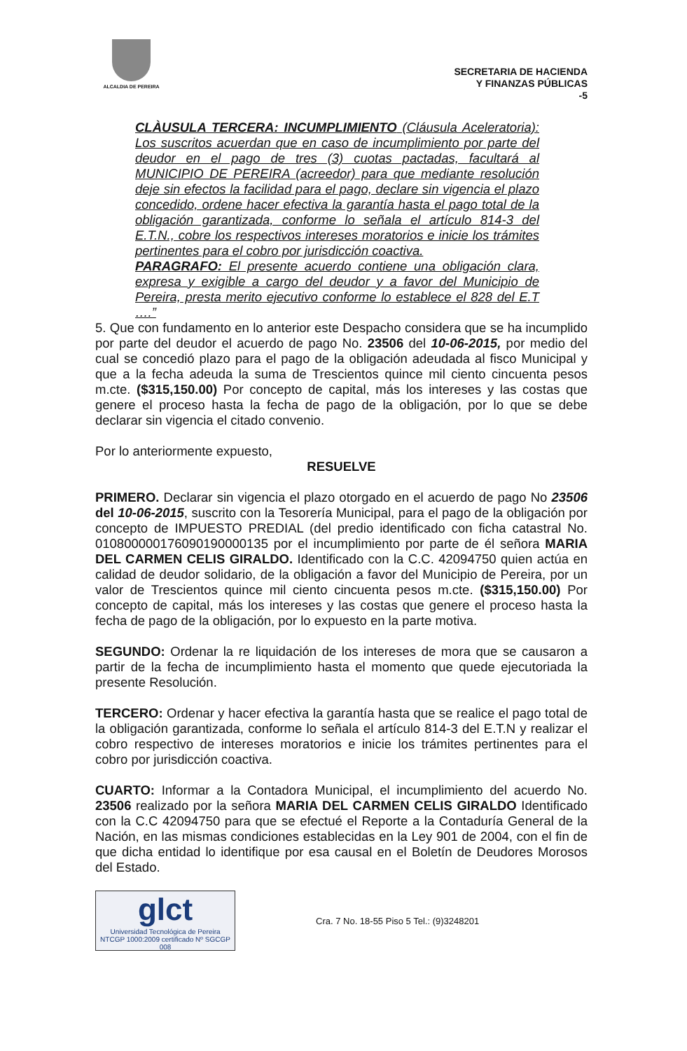ALCALDIA DE PEREIRA
SECRETARIA DE HACIENDA
Y FINANZAS PÚBLICAS
-5
CLÀUSULA TERCERA: INCUMPLIMIENTO (Cláusula Aceleratoria): Los suscritos acuerdan que en caso de incumplimiento por parte del deudor en el pago de tres (3) cuotas pactadas, facultará al MUNICIPIO DE PEREIRA (acreedor) para que mediante resolución deje sin efectos la facilidad para el pago, declare sin vigencia el plazo concedido, ordene hacer efectiva la garantía hasta el pago total de la obligación garantizada, conforme lo señala el artículo 814-3 del E.T.N., cobre los respectivos intereses moratorios e inicie los trámites pertinentes para el cobro por jurisdicción coactiva.
PARAGRAFO: El presente acuerdo contiene una obligación clara, expresa y exigible a cargo del deudor y a favor del Municipio de Pereira, presta merito ejecutivo conforme lo establece el 828 del E.T ….”
5. Que con fundamento en lo anterior este Despacho considera que se ha incumplido por parte del deudor el acuerdo de pago No. 23506 del 10-06-2015, por medio del cual se concedió plazo para el pago de la obligación adeudada al fisco Municipal y que a la fecha adeuda la suma de Trescientos quince mil ciento cincuenta pesos m.cte. ($315,150.00) Por concepto de capital, más los intereses y las costas que genere el proceso hasta la fecha de pago de la obligación, por lo que se debe declarar sin vigencia el citado convenio.
Por lo anteriormente expuesto,
RESUELVE
PRIMERO. Declarar sin vigencia el plazo otorgado en el acuerdo de pago No 23506 del 10-06-2015, suscrito con la Tesorería Municipal, para el pago de la obligación por concepto de IMPUESTO PREDIAL (del predio identificado con ficha catastral No. 010800000176090190000135 por el incumplimiento por parte de él señora MARIA DEL CARMEN CELIS GIRALDO. Identificado con la C.C. 42094750 quien actúa en calidad de deudor solidario, de la obligación a favor del Municipio de Pereira, por un valor de Trescientos quince mil ciento cincuenta pesos m.cte. ($315,150.00) Por concepto de capital, más los intereses y las costas que genere el proceso hasta la fecha de pago de la obligación, por lo expuesto en la parte motiva.
SEGUNDO: Ordenar la re liquidación de los intereses de mora que se causaron a partir de la fecha de incumplimiento hasta el momento que quede ejecutoriada la presente Resolución.
TERCERO: Ordenar y hacer efectiva la garantía hasta que se realice el pago total de la obligación garantizada, conforme lo señala el artículo 814-3 del E.T.N y realizar el cobro respectivo de intereses moratorios e inicie los trámites pertinentes para el cobro por jurisdicción coactiva.
CUARTO: Informar a la Contadora Municipal, el incumplimiento del acuerdo No. 23506 realizado por la señora MARIA DEL CARMEN CELIS GIRALDO Identificado con la C.C 42094750 para que se efectué el Reporte a la Contaduría General de la Nación, en las mismas condiciones establecidas en la Ley 901 de 2004, con el fin de que dicha entidad lo identifique por esa causal en el Boletín de Deudores Morosos del Estado.
glct
Universidad Tecnológica de Pereira
NTCGP 1000:2009 certificado Nº SGCGP 008
Cra. 7 No. 18-55 Piso 5 Tel.: (9)3248201